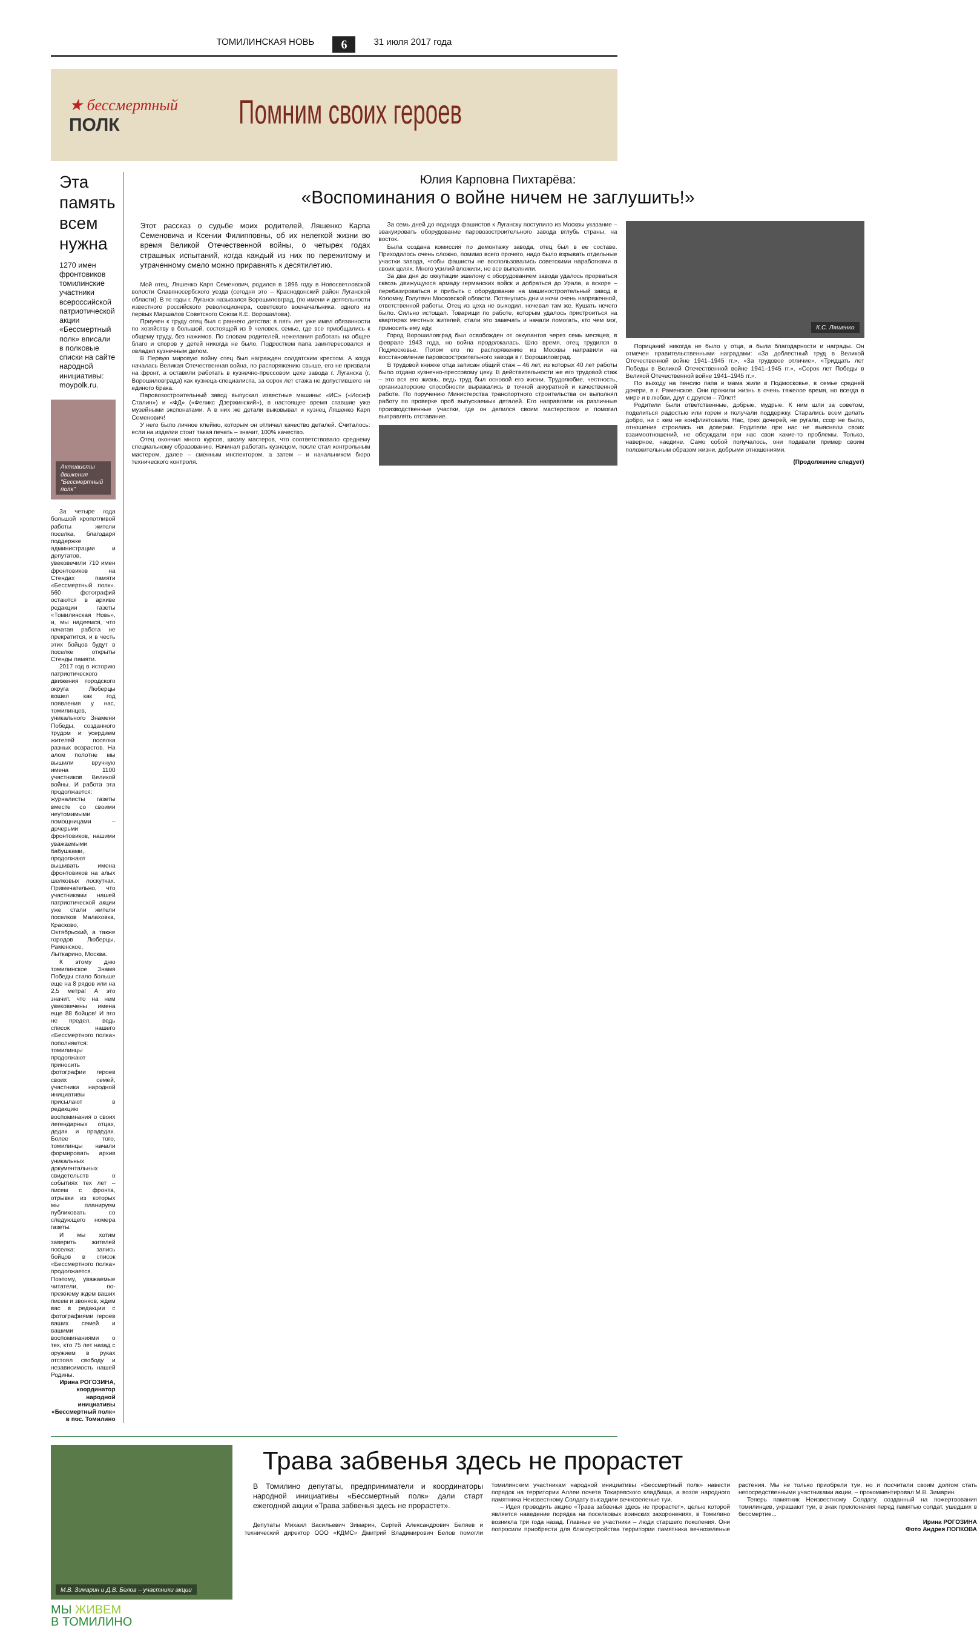ТОМИЛИНСКАЯ НОВЬ 6 31 июля 2017 года
★ бессмертный
ПОЛК
Помним своих героев
Эта память всем нужна
1270 имен фронтовиков томилинские участники всероссийской патриотической акции «Бессмертный полк» вписали в полковые списки на сайте народной инициативы: moypolk.ru.
Активисты движения "Бессмертный полк"
За четыре года большой кропотливой работы жители поселка, благодаря поддержке администрации и депутатов, увековечили 710 имен фронтовиков на Стендах памяти «Бессмертный полк». 560 фотографий остаются в архиве редакции газеты «Томилинская Новь», и, мы надеемся, что начатая работа не прекратится, и в честь этих бойцов будут в поселке открыты Стенды памяти.
2017 год в историю патриотического движения городского округа Люберцы вошел как год появления у нас, томилинцев, уникального Знамени Победы, созданного трудом и усердием жителей поселка разных возрастов. На алом полотне мы вышили вручную имена 1100 участников Великой войны. И работа эта продолжается: журналисты газеты вместе со своими неутомимыми помощницами – дочерьми фронтовиков, нашими уважаемыми бабушками, продолжают вышивать имена фронтовиков на алых шелковых лоскутках. Примечательно, что участниками нашей патриотической акции уже стали жители поселков Малаховка, Красково, Октябрьский, а также городов Люберцы, Раменское, Лыткарино, Москва.
К этому дню томилинское Знамя Победы стало больше еще на 8 рядов или на 2,5 метра! А это значит, что на нем увековечены имена еще 88 бойцов! И это не предел, ведь список нашего «Бессмертного полка» пополняется: томилинцы продолжают приносить фотографии героев своих семей, участники народной инициативы присылают в редакцию воспоминания о своих легендарных отцах, дедах и прадедах. Более того, томилинцы начали формировать архив уникальных документальных свидетельств о событиях тех лет – писем с фронта, отрывки из которых мы планируем публиковать со следующего номера газеты.
И мы хотим заверить жителей поселка: запись бойцов в список «Бессмертного полка» продолжается. Поэтому, уважаемые читатели, по-прежнему ждем ваших писем и звонков, ждем вас в редакции с фотографиями героев ваших семей и вашими воспоминаниями о тех, кто 75 лет назад с оружием в руках отстоял свободу и независимость нашей Родины.
Ирина РОГОЗИНА,
координатор народной инициативы
«Бессмертный полк» в пос. Томилино
Юлия Карповна Пихтарёва:
«Воспоминания о войне ничем не заглушить!»
Этот рассказ о судьбе моих родителей, Ляшенко Карпа Семеновича и Ксении Филипповны, об их нелегкой жизни во время Великой Отечественной войны, о четырех годах страшных испытаний, когда каждый из них по пережитому и утраченному смело можно приравнять к десятилетию.
Мой отец, Ляшенко Карп Семенович, родился в 1896 году в Новосветловской волости Славяносербского уезда (сегодня это – Краснодонский район Луганской области). В те годы г. Луганск назывался Ворошиловград, (по имени и деятельности известного российского революционера, советского военачальника, одного из первых Маршалов Советского Союза К.Е. Ворошилова).
Приучен к труду отец был с раннего детства: в пять лет уже имел обязанности по хозяйству в большой, состоящей из 9 человек, семье, где все приобщались к общему труду, без нажимов. По словам родителей, нежелания работать на общее благо и споров у детей никогда не было. Подростком папа заинтересовался и овладел кузнечным делом.
В Первую мировую войну отец был награжден солдатским крестом. А когда началась Великая Отечественная война, по распоряжению свыше, его не призвали на фронт, а оставили работать в кузнечно-прессовом цехе завода г. Луганска (г. Ворошиловграда) как кузнеца-специалиста, за сорок лет стажа не допустившего ни единого брака.
Паровозостроительный завод выпускал известные машины: «ИС» («Иосиф Сталин») и «ФД» («Феликс Дзержинский»), в настоящее время ставшие уже музейными экспонатами. А в них же детали выковывал и кузнец Ляшенко Карп Семенович!
У него было личное клеймо, которым он отличал качество деталей. Считалось: если на изделии стоит такая печать – значит, 100% качество.
Отец окончил много курсов, школу мастеров, что соответствовало среднему специальному образованию. Начинал работать кузнецом, после стал контрольным мастером, далее – сменным инспектором, а затем – и начальником бюро технического контроля.
За семь дней до подхода фашистов к Луганску поступило из Москвы указание – эвакуировать оборудование паровозостроительного завода вглубь страны, на восток.
Была создана комиссия по демонтажу завода, отец был в ее составе. Приходилось очень сложно, помимо всего прочего, надо было взрывать отдельные участки завода, чтобы фашисты не воспользовались советскими наработками в своих целях. Много усилий вложили, но все выполнили.
За два дня до оккупации эшелону с оборудованием завода удалось прорваться сквозь движущуюся армаду германских войск и добраться до Урала, а вскоре – перебазироваться и прибыть с оборудование на машиностроительный завод в Коломну, Голутвин Московской области. Потянулись дни и ночи очень напряженной, ответственной работы. Отец из цеха не выходил, ночевал там же. Кушать нечего было. Сильно истощал. Товарищи по работе, которым удалось пристроиться на квартирах местных жителей, стали это замечать и начали помогать, кто чем мог, приносить ему еду.
Город Ворошиловград был освобожден от оккупантов через семь месяцев, в феврале 1943 года, но война продолжалась. Шло время, отец трудился в Подмосковье. Потом его по распоряжению из Москвы направили на восстановление паровозостроительного завода в г. Ворошиловград.
В трудовой книжке отца записан общий стаж – 46 лет, из которых 40 лет работы было отдано кузнечно-прессовому цеху. В действительности же его трудовой стаж – это вся его жизнь, ведь труд был основой его жизни. Трудолюбие, честность, организаторские способности выражались в точной аккуратной и качественной работе. По поручению Министерства транспортного строительства он выполнял работу по проверке проб выпускаемых деталей. Его направляли на различные производственные участки, где он делился своим мастерством и помогал выправлять отставание.
К.С. Ляшенко
Порицаний никогда не было у отца, а были благодарности и награды. Он отмечен правительственными наградами: «За доблестный труд в Великой Отечественной войне 1941–1945 гг.», «За трудовое отличие», «Тридцать лет Победы в Великой Отечественной войне 1941–1945 гг.», «Сорок лет Победы в Великой Отечественной войне 1941–1945 гг.».
По выходу на пенсию папа и мама жили в Подмосковье, в семье средней дочери, в г. Раменское. Они прожили жизнь в очень тяжелое время, но всегда в мире и в любви, друг с другом – 70лет!
Родители были ответственные, добрые, мудрые. К ним шли за советом, поделиться радостью или горем и получали поддержку. Старались всем делать добро, ни с кем не конфликтовали. Нас, трех дочерей, не ругали, ссор не было, отношения строились на доверии. Родители при нас не выясняли своих взаимоотношений, не обсуждали при нас свои какие-то проблемы. Только, наверное, наедине. Само собой получалось, они подавали пример своим положительным образом жизни, добрыми отношениями.
(Продолжение следует)
М.В. Зимарин и Д.В. Белов – участники акции
Трава забвенья здесь не прорастет
В Томилино депутаты, предприниматели и координаторы народной инициативы «Бессмертный полк» дали старт ежегодной акции «Трава забвенья здесь не прорастет».
Депутаты Михаил Васильевич Зимарин, Сергей Александрович Беляев и технический директор ООО «КДМС» Дмитрий Владимирович Белов помогли томилинским участникам народной инициативы «Бессмертный полк» навести порядок на территории Аллеи почета Токаревского кладбища, а возле народного памятника Неизвестному Солдату высадили вечнозеленые туи.
– Идея проводить акцию «Трава забвенья здесь не прорастет», целью которой является наведение порядка на поселковых воинских захоронениях, в Томилино возникла три года назад. Главные ее участники – люди старшего поколения. Они попросили приобрести для благоустройства территории памятника вечнозеленые растения. Мы не только приобрели туи, но и посчитали своим долгом стать непосредственными участниками акции, – прокомментировал М.В. Зимарин.
Теперь памятник Неизвестному Солдату, созданный на пожертвования томилинцев, украшают туи, в знак преклонения перед памятью солдат, ушедших в бессмертие...
Ирина РОГОЗИНА
Фото Андрея ПОПКОВА
МЫ ЖИВЕМ
В ТОМИЛИНО